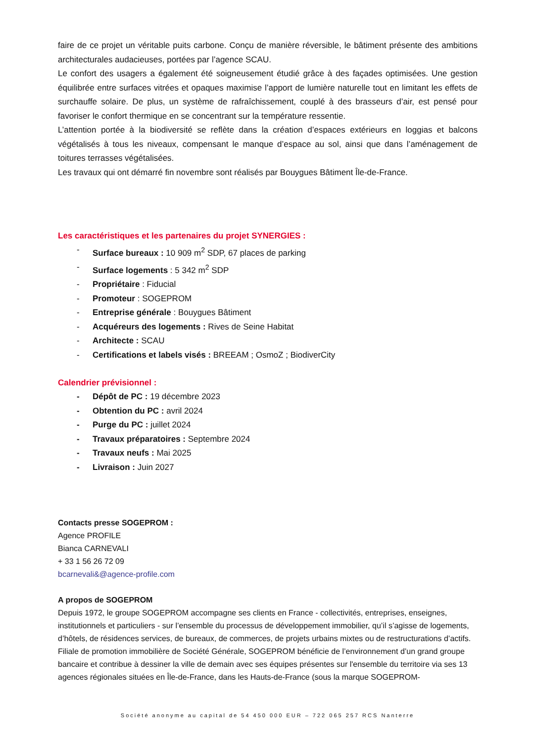faire de ce projet un véritable puits carbone. Conçu de manière réversible, le bâtiment présente des ambitions architecturales audacieuses, portées par l’agence SCAU.
Le confort des usagers a également été soigneusement étudié grâce à des façades optimisées. Une gestion équilibrée entre surfaces vitrées et opaques maximise l’apport de lumière naturelle tout en limitant les effets de surchauffe solaire. De plus, un système de rafraîchissement, couplé à des brasseurs d’air, est pensé pour favoriser le confort thermique en se concentrant sur la température ressentie.
L’attention portée à la biodiversité se reflète dans la création d’espaces extérieurs en loggias et balcons végétalisés à tous les niveaux, compensant le manque d’espace au sol, ainsi que dans l’aménagement de toitures terrasses végétalisées.
Les travaux qui ont démarré fin novembre sont réalisés par Bouygues Bâtiment Île-de-France.
Les caractéristiques et les partenaires du projet SYNERGIES :
- Surface bureaux : 10 909 m<sup>2</sup> SDP, 67 places de parking
- Surface logements : 5 342 m<sup>2</sup> SDP
- Propriétaire : Fiducial
- Promoteur : SOGEPROM
- Entreprise générale : Bouygues Bâtiment
- Acquéreurs des logements : Rives de Seine Habitat
- Architecte : SCAU
- Certifications et labels visés : BREEAM ; OsmoZ ; BiodiverCity
Calendrier prévisionnel :
- Dépôt de PC : 19 décembre 2023
- Obtention du PC : avril 2024
- Purge du PC : juillet 2024
- Travaux préparatoires : Septembre 2024
- Travaux neufs : Mai 2025
- Livraison : Juin 2027
Contacts presse SOGEPROM :
Agence PROFILE
Bianca CARNEVALI
+ 33 1 56 26 72 09
bcarnevali&@agence-profile.com
A propos de SOGEPROM
Depuis 1972, le groupe SOGEPROM accompagne ses clients en France - collectivités, entreprises, enseignes, institutionnels et particuliers - sur l’ensemble du processus de développement immobilier, qu’il s’agisse de logements, d’hôtels, de résidences services, de bureaux, de commerces, de projets urbains mixtes ou de restructurations d’actifs.
Filiale de promotion immobilière de Société Générale, SOGEPROM bénéficie de l’environnement d’un grand groupe bancaire et contribue à dessiner la ville de demain avec ses équipes présentes sur l'ensemble du territoire via ses 13 agences régionales situées en Île-de-France, dans les Hauts-de-France (sous la marque SOGEPROM-
Société anonyme au capital de 54 450 000 EUR – 722 065 257 RCS Nanterre